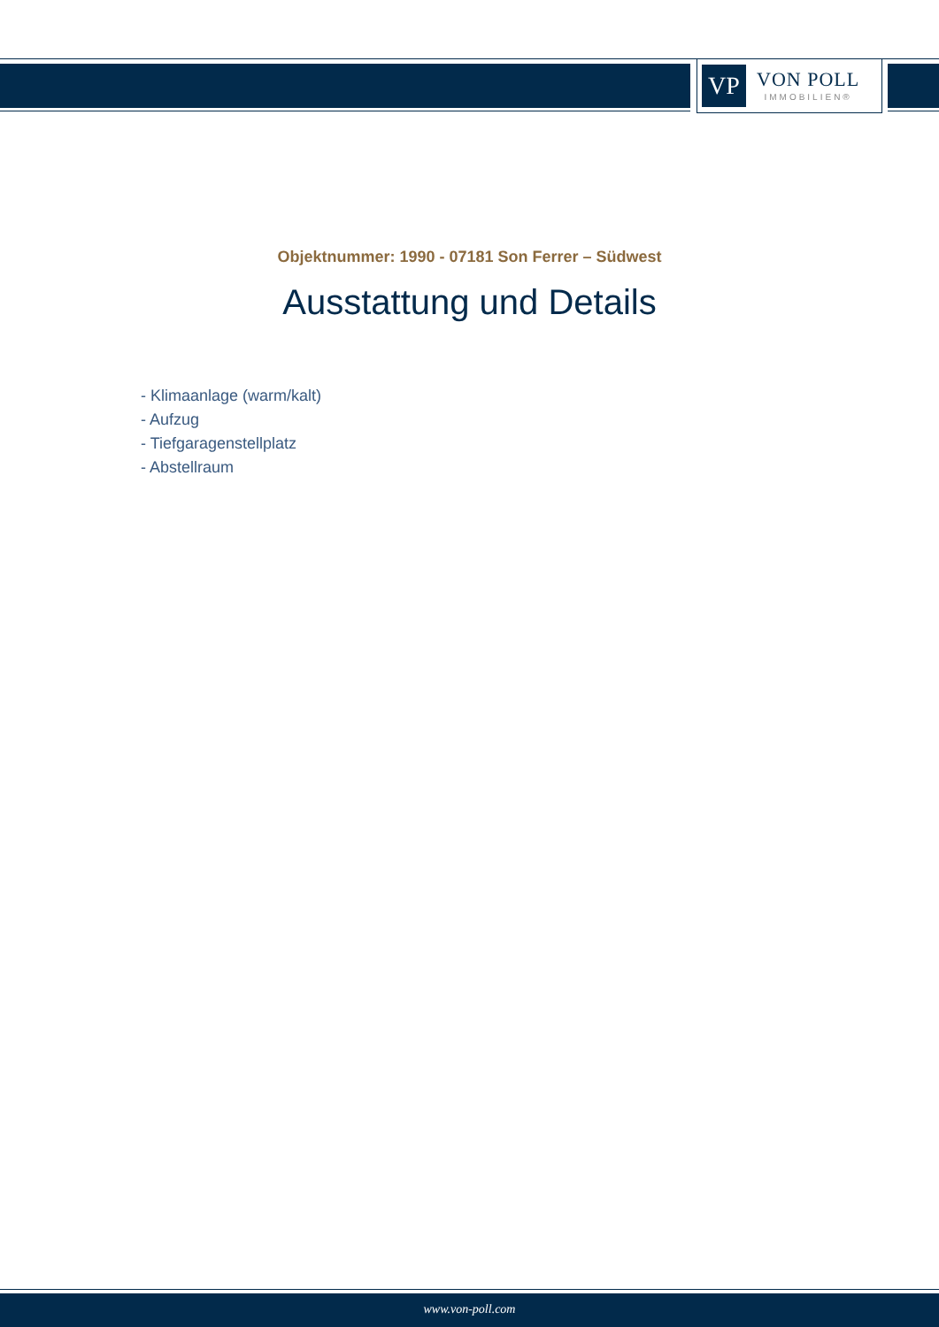VP
VON POLL
IMMOBILIEN®
Objektnummer: 1990 - 07181 Son Ferrer – Südwest
Ausstattung und Details
- Klimaanlage (warm/kalt)
- Aufzug
- Tiefgaragenstellplatz
- Abstellraum
www.von-poll.com